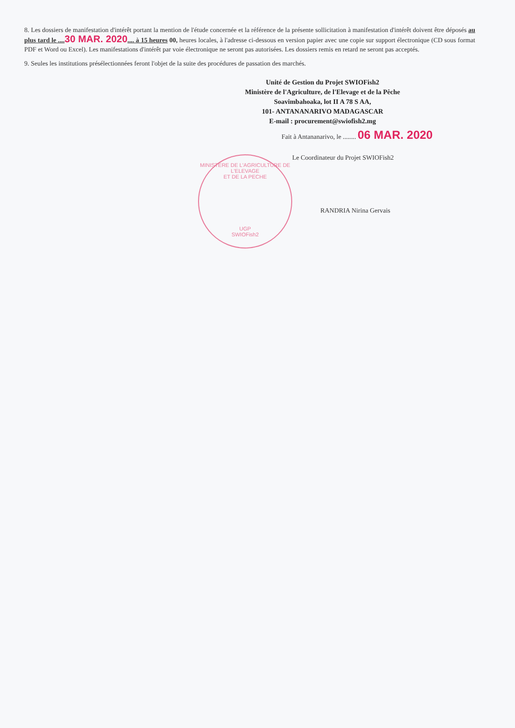8. Les dossiers de manifestation d'intérêt portant la mention de l'étude concernée et la référence de la présente sollicitation à manifestation d'intérêt doivent être déposés au plus tard le .... 30 MAR. 2020.... à 15 heures 00, heures locales, à l'adresse ci-dessous en version papier avec une copie sur support électronique (CD sous format PDF et Word ou Excel). Les manifestations d'intérêt par voie électronique ne seront pas autorisées. Les dossiers remis en retard ne seront pas acceptés.
9. Seules les institutions présélectionnées feront l'objet de la suite des procédures de passation des marchés.
Unité de Gestion du Projet SWIOFish2
Ministère de l'Agriculture, de l'Elevage et de la Pêche
Soavimbahoaka, lot II A 78 S AA,
101- ANTANANARIVO MADAGASCAR
E-mail : procurement@swiofish2.mg
Fait à Antananarivo, le ........ 06 MAR. 2020
Le Coordinateur du Projet SWIOFish2
RANDRIA Nirina Gervais
MINISTERE DE L'AGRICULTURE DE L'ELEVAGE
ET DE LA PECHE
UGP
SWIOFish2